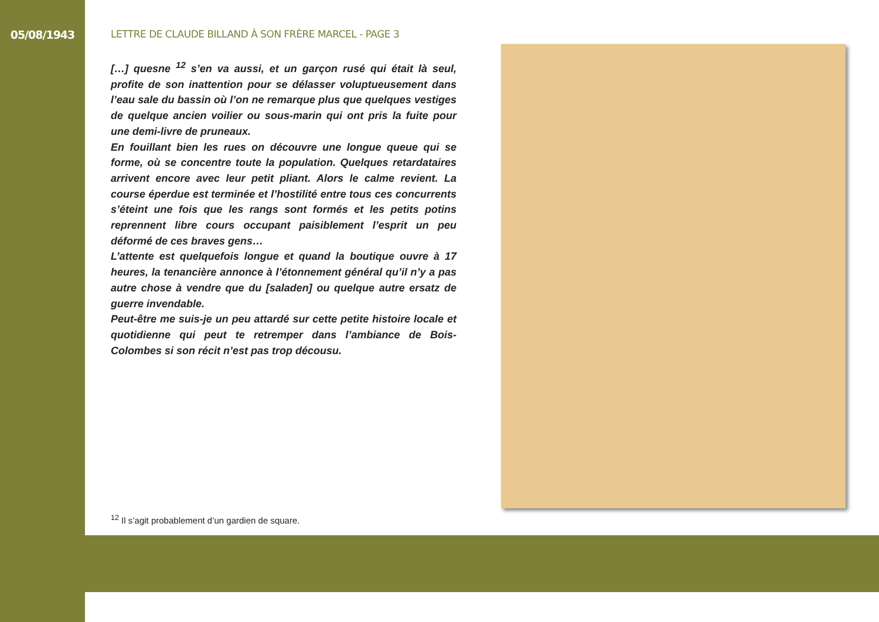05/08/1943
LETTRE DE CLAUDE BILLAND À SON FRÈRE MARCEL - PAGE 3
[…] quesne <sup>12</sup> s’en va aussi, et un garçon rusé qui était là seul, profite de son inattention pour se délasser voluptueusement dans l’eau sale du bassin où l’on ne remarque plus que quelques vestiges de quelque ancien voilier ou sous-marin qui ont pris la fuite pour une demi-livre de pruneaux.
En fouillant bien les rues on découvre une longue queue qui se forme, où se concentre toute la population. Quelques retardataires arrivent encore avec leur petit pliant. Alors le calme revient. La course éperdue est terminée et l’hostilité entre tous ces concurrents s’éteint une fois que les rangs sont formés et les petits potins reprennent libre cours occupant paisiblement l’esprit un peu déformé de ces braves gens…
L’attente est quelquefois longue et quand la boutique ouvre à 17 heures, la tenancière annonce à l’étonnement général qu’il n’y a pas autre chose à vendre que du [saladen] ou quelque autre ersatz de guerre invendable.
Peut-être me suis-je un peu attardé sur cette petite histoire locale et quotidienne qui peut te retremper dans l’ambiance de Bois-Colombes si son récit n’est pas trop décousu.
<sup>12</sup> Il s’agit probablement d’un gardien de square.